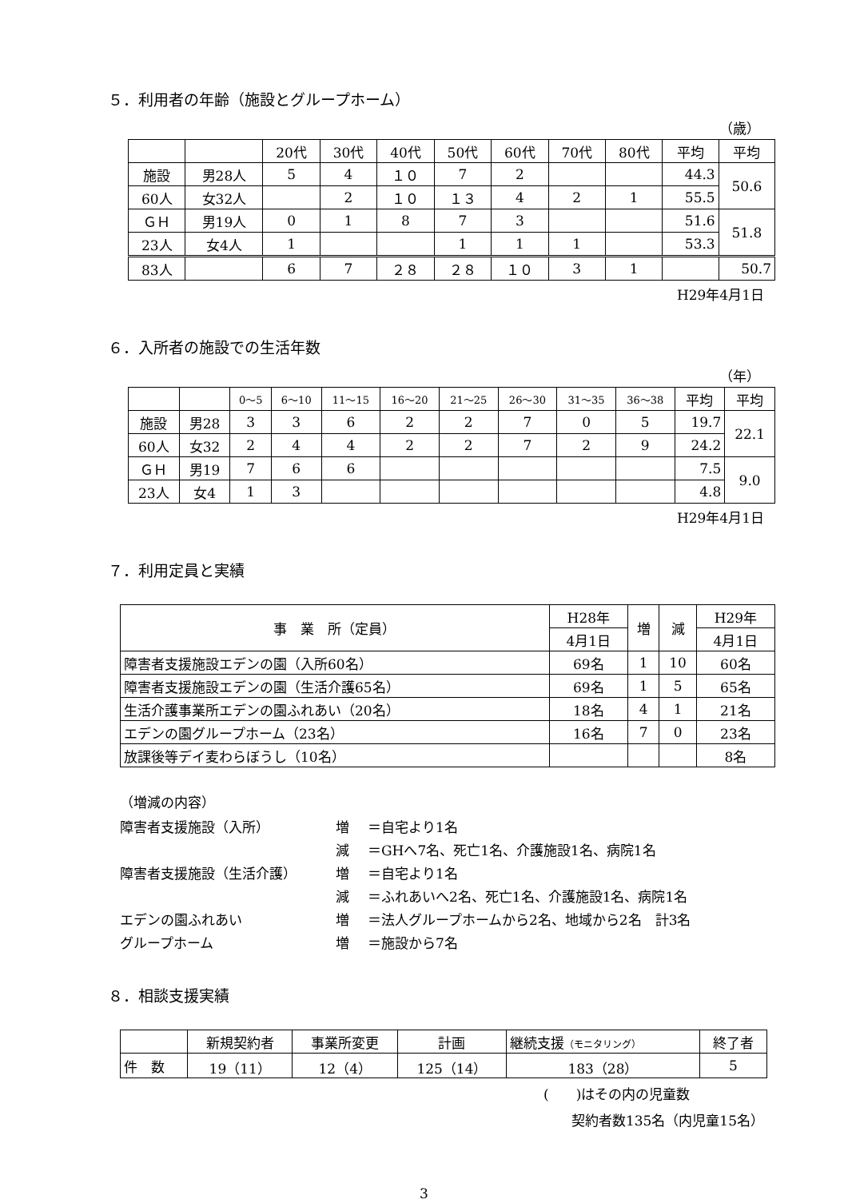５．利用者の年齢（施設とグループホーム）
（歳）
| | | 20代 | 30代 | 40代 | 50代 | 60代 | 70代 | 80代 | 平均 | 平均 |
| --- | --- | --- | --- | --- | --- | --- | --- | --- | --- | --- |
| 施設 | 男28人 | 5 | 4 | １０ | 7 | 2 | | | 44.3 | 50.6 |
| 60人 | 女32人 | | 2 | １０ | １３ | 4 | 2 | 1 | 55.5 | |
| ＧＨ | 男19人 | 0 | 1 | 8 | 7 | 3 | | | 51.6 | 51.8 |
| 23人 | 女4人 | 1 | | | 1 | 1 | 1 | | 53.3 | |
| 83人 | | 6 | 7 | ２８ | ２８ | １０ | 3 | 1 | | 50.7 |
H29年4月1日
６．入所者の施設での生活年数
（年）
| | | 0～5 | 6～10 | 11～15 | 16～20 | 21～25 | 26～30 | 31～35 | 36～38 | 平均 | 平均 |
| --- | --- | --- | --- | --- | --- | --- | --- | --- | --- | --- | --- |
| 施設 | 男28 | 3 | 3 | 6 | 2 | 2 | 7 | 0 | 5 | 19.7 | 22.1 |
| 60人 | 女32 | 2 | 4 | 4 | 2 | 2 | 7 | 2 | 9 | 24.2 | |
| ＧＨ | 男19 | 7 | 6 | 6 | | | | | | 7.5 | 9.0 |
| 23人 | 女4 | 1 | 3 | | | | | | | 4.8 | |
H29年4月1日
７．利用定員と実績
| 事 業 所（定員） | H28年 | 増 | 減 | H29年 |
| --- | --- | --- | --- | --- |
| | 4月1日 | | | 4月1日 |
| 障害者支援施設エデンの園（入所60名） | 69名 | 1 | 10 | 60名 |
| 障害者支援施設エデンの園（生活介護65名） | 69名 | 1 | 5 | 65名 |
| 生活介護事業所エデンの園ふれあい（20名） | 18名 | 4 | 1 | 21名 |
| エデンの園グループホーム（23名） | 16名 | 7 | 0 | 23名 |
| 放課後等デイ麦わらぼうし（10名） | | | | 8名 |
（増減の内容）
障害者支援施設（入所） 増 ＝自宅より1名 減 ＝GHへ7名、死亡1名、介護施設1名、病院1名 障害者支援施設（生活介護） 増 ＝自宅より1名 減 ＝ふれあいへ2名、死亡1名、介護施設1名、病院1名 エデンの園ふれあい 増 ＝法人グループホームから2名、地域から2名　計3名 グループホーム 増 ＝施設から7名
８．相談支援実績
| | 新規契約者 | 事業所変更 | 計画 | 継続支援 （モニタリング） | 終了者 |
| --- | --- | --- | --- | --- | --- |
| 件 数 | 19（11） | 12（4） | 125（14） | 183（28） | 5 |
(　　)はその内の児童数
契約者数135名（内児童15名）
3